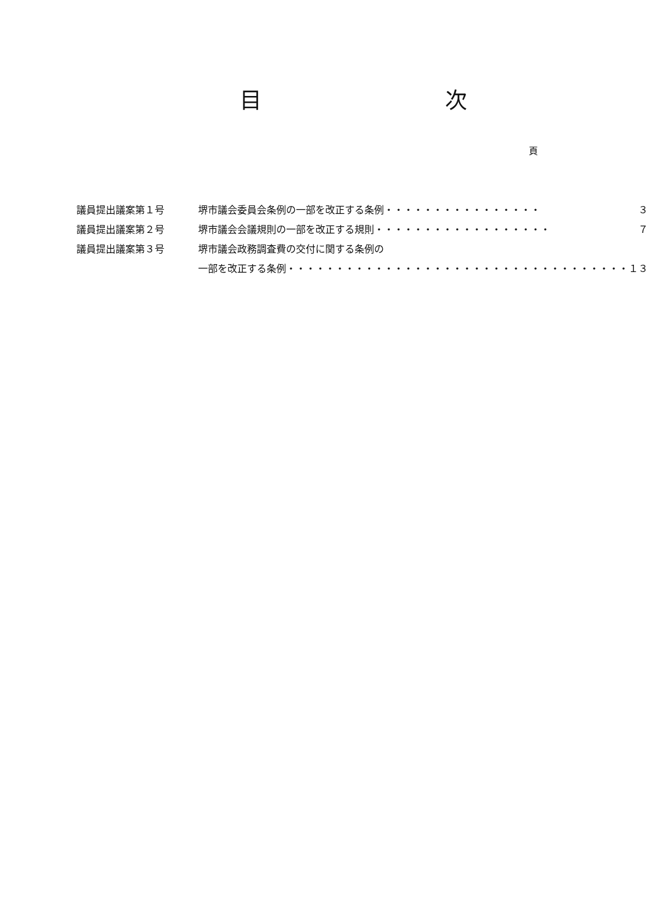目 次
頁
| 議員提出議案第１号 | 堺市議会委員会条例の一部を改正する条例・・・・・・・・・・・・・・・・ | ３ |
| 議員提出議案第２号 | 堺市議会会議規則の一部を改正する規則・・・・・・・・・・・・・・・・・・ | ７ |
| 議員提出議案第３号 | 堺市議会政務調査費の交付に関する条例の | |
| | 一部を改正する条例・・・・・・・・・・・・・・・・・・・・・・・・・・・・・・・・・・・ | １３ |